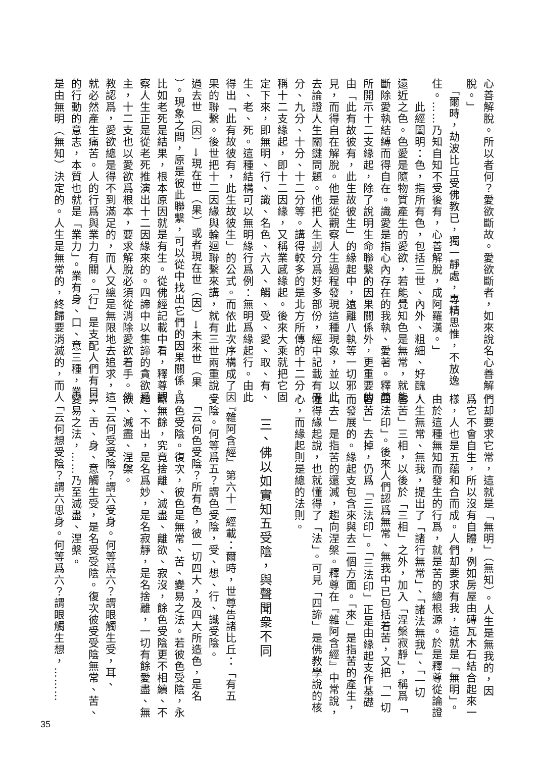心善解脫。所以者何？愛欲斷故。愛欲斷者，如來說名心善解
脫。」
　「爾時，劫波比丘受佛教已，獨一靜處，專精思惟，不放逸
住。……乃知自知不受後有，心善解脫，成阿羅漢。」
　　此經闡明：色，指所有色，包括三世、內外、粗細、好醜、
遠近之色。色愛是隨物質產生的愛欲，若能覺知色是無常，就能
斷除愛執結縛而得自在。識愛是指心內存在的我執、愛著。釋尊
所開示十二支緣起，除了說明生命聯繫的因果關係外，更重要的
由「此有故彼有，此生故彼生」的緣起中，遠離八執等一切邪
見，而得自在解脫。他是從觀察人生過程發現這種現象，並以此
去論證人生關鍵問題。他把人生劃分爲好多部份，經中記載有五
分、九分、十分、十二分等。講得較多的是北方所傳的十二分，
稱十二支緣起，即十二因緣，又稱業感緣起。後來大乘就把它固
定下來，即無明、行、識、名色、六入、觸、受、愛、取、有、
生、老、死。這種結構可以無明緣行爲例：無明爲緣起行。由此
得出「此有故彼有，此生故彼生」的公式。而依此次序構成了因
果的聯繫。後世把十二因緣與輪迴聯繫來講，就有三世兩重說：
過去世（因）→現在世（果）或者現在世（因）→未來世（果
）。現象之間，原是彼此聯繫，可以從中找出它們的因果關係。
比如老死是結果，根本原因就是有生。從佛經記載中看，釋尊觀
察人生正是從老死推演出十二因緣來的。四諦中以集諦的貪欲爲
主，十二支也以愛欲爲根本，要求解脫必須從消除愛欲着手。佛
教認爲，愛欲總是得不到滿足的，而人又總是無限地去追求，這
就必然產生痛苦。人的行爲與業力有關。「行」是支配人們有目
的行動的意志，本質也就是「業力」。業有身、口、意三種，業
是由無明（無知）決定的。人生是無常的，終歸要消滅的，而人
們却要求它常，這就是「無明」（無知）。人生是無我的，因
爲它不會自生，所以沒有自體，例如房屋由磚瓦木石結合起來一
樣，人也是五蘊和合而成。人們却要求有我，這就是「無明」。
由於這種無知而發生的行爲，就是苦的總根源。於是釋尊從論證
人生無常、無我，提出了「諸行無常」、「諸法無我」、「一切
皆苦」三相，以後於「三相」之外，加入「涅槃寂靜」，稱爲「
四法印」。後來人們認爲無常、無我中已包括着苦，又把「一切
皆苦」去掉，仍爲「三法印」。「三法印」正是由緣起支作基礎
而發展的。緣起支包含來與去二個方面。「來」是指苦的產生，
「去」是指苦的還滅，趨向涅槃。釋尊在『雜阿含經』中常說，
懂得緣起說，也就懂得了「法」。可見「四諦」是佛教學說的核
心，而緣起則是總的法則。
　三、佛以如實知五受陰，與聲聞衆不同
　『雜阿含經』第六十一經載：爾時，世尊告諸比丘：「有五
受陰。何等爲五？謂色受陰，受、想、行、識受陰。
　「云何色受陰？所有色，彼一切四大，及四大所造色，是名
爲色受陰。復次，彼色是無常、苦、變易之法。若彼色受陰，永
斷無餘，究竟捨離、滅盡、離欲、寂沒，餘色受陰更不相續、不
起、不出，是名爲妙，是名寂靜，是名捨離，一切有餘愛盡、無
欲、滅盡、涅槃。
　「云何受受陰？謂六受身。何等爲六？謂眼觸生受，耳、
鼻、舌、身、意觸生受，是名受受陰。復次彼受受陰無常、苦、
變易之法，……乃至滅盡、涅槃。
　「云何想受陰？謂六思身。何等爲六？謂眼觸生想，………
35